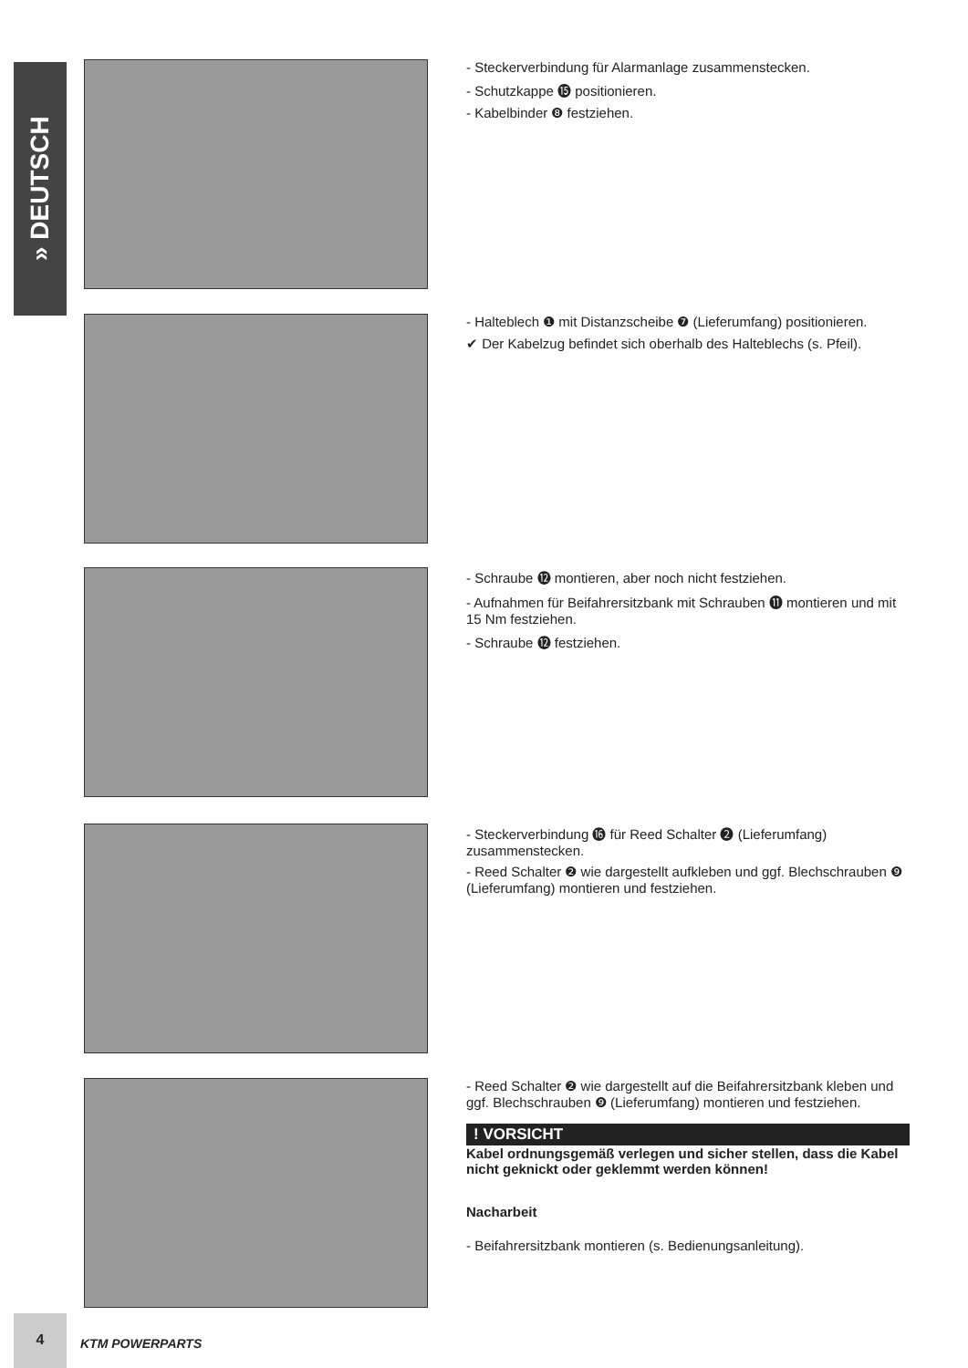» DEUTSCH
- Steckerverbindung für Alarmanlage zusammenstecken.
- Schutzkappe ⓯ positionieren.
- Kabelbinder ❽ festziehen.
- Halteblech ❶ mit Distanzscheibe ❼ (Lieferumfang) positionieren.
✔ Der Kabelzug befindet sich oberhalb des Halteblechs (s. Pfeil).
- Schraube ⓬ montieren, aber noch nicht festziehen.
- Aufnahmen für Beifahrersitzbank mit Schrauben ⓫ montieren und mit 15 Nm festziehen.
- Schraube ⓬ festziehen.
- Steckerverbindung ⓰ für Reed Schalter ❷ (Lieferumfang) zusammenstecken.
- Reed Schalter ❷ wie dargestellt aufkleben und ggf. Blechschrauben ❾ (Lieferumfang) montieren und festziehen.
- Reed Schalter ❷ wie dargestellt auf die Beifahrersitzbank kleben und ggf. Blechschrauben ❾ (Lieferumfang) montieren und festziehen.
! VORSICHT
Kabel ordnungsgemäß verlegen und sicher stellen, dass die Kabel nicht geknickt oder geklemmt werden können!
Nacharbeit
- Beifahrersitzbank montieren (s. Bedienungsanleitung).
4
KTM POWERPARTS